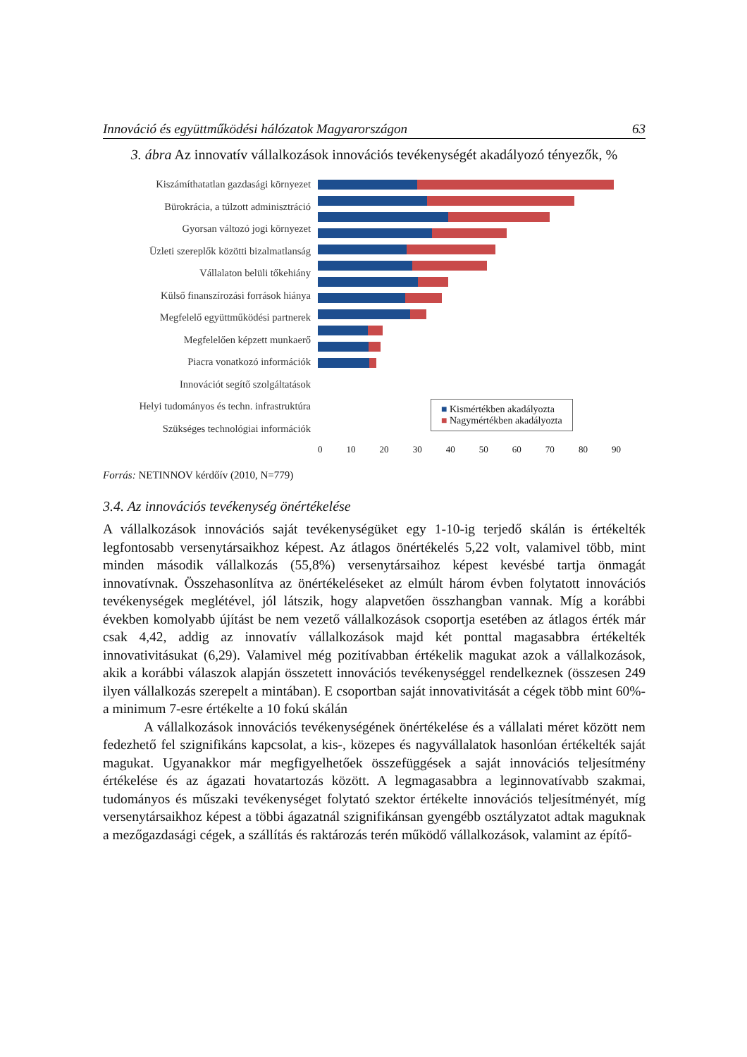Innováció és együttműködési hálózatok Magyarországon 63
3. ábra Az innovatív vállalkozások innovációs tevékenységét akadályozó tényezők, %
Kiszámíthatatlan gazdasági környezet
Bürokrácia, a túlzott adminisztráció
Gyorsan változó jogi környezet
Üzleti szereplők közötti bizalmatlanság
Vállalaton belüli tőkehiány
Külső finanszírozási források hiánya
Megfelelő együttműködési partnerek
Megfelelően képzett munkaerő
Piacra vonatkozó információk
Innovációt segítő szolgáltatások
Helyi tudományos és techn. infrastruktúra
Szükséges technológiai információk
■ Kismértékben akadályozta
■ Nagymértékben akadályozta
0 10 20 30 40 50 60 70 80 90
Forrás: NETINNOV kérdőív (2010, N=779)
3.4. Az innovációs tevékenység önértékelése
A vállalkozások innovációs saját tevékenységüket egy 1-10-ig terjedő skálán is értékelték legfontosabb versenytársaikhoz képest. Az átlagos önértékelés 5,22 volt, valamivel több, mint minden második vállalkozás (55,8%) versenytársaihoz képest kevésbé tartja önmagát innovatívnak. Összehasonlítva az önértékeléseket az elmúlt három évben folytatott innovációs tevékenységek meglétével, jól látszik, hogy alapvetően összhangban vannak. Míg a korábbi években komolyabb újítást be nem vezető vállalkozások csoportja esetében az átlagos érték már csak 4,42, addig az innovatív vállalkozások majd két ponttal magasabbra értékelték innovativitásukat (6,29). Valamivel még pozitívabban értékelik magukat azok a vállalkozások, akik a korábbi válaszok alapján összetett innovációs tevékenységgel rendelkeznek (összesen 249 ilyen vállalkozás szerepelt a mintában). E csoportban saját innovativitását a cégek több mint 60%-a minimum 7-esre értékelte a 10 fokú skálán
A vállalkozások innovációs tevékenységének önértékelése és a vállalati méret között nem fedezhető fel szignifikáns kapcsolat, a kis-, közepes és nagyvállalatok hasonlóan értékelték saját magukat. Ugyanakkor már megfigyelhetőek összefüggések a saját innovációs teljesítmény értékelése és az ágazati hovatartozás között. A legmagasabbra a leginnovatívabb szakmai, tudományos és műszaki tevékenységet folytató szektor értékelte innovációs teljesítményét, míg versenytársaikhoz képest a többi ágazatnál szignifikánsan gyengébb osztályzatot adtak maguknak a mezőgazdasági cégek, a szállítás és raktározás terén működő vállalkozások, valamint az építő-